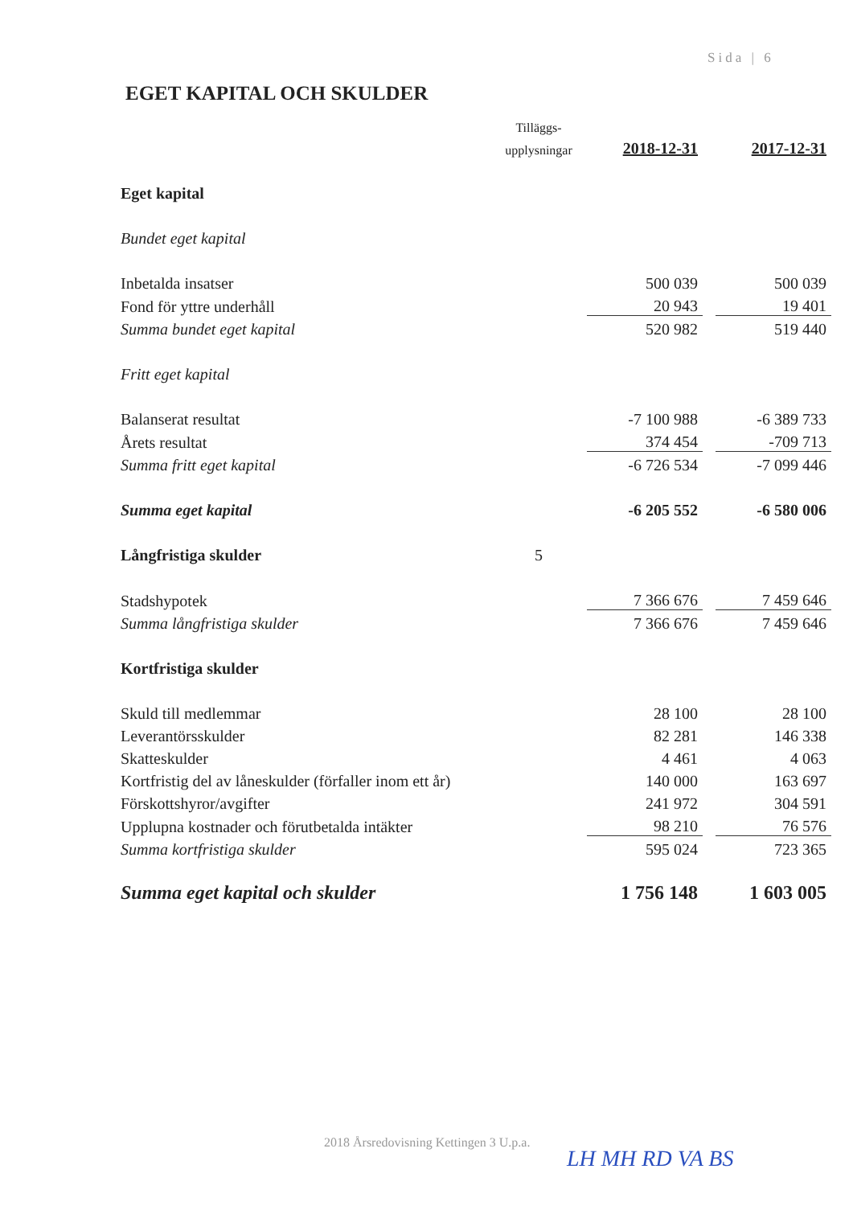Sida | 6
EGET KAPITAL OCH SKULDER
| | Tilläggs- | | | |
| | upplysningar | 2018-12-31 | | 2017-12-31 |
| Eget kapital | | | | |
| Bundet eget kapital | | | | |
| Inbetalda insatser | | 500 039 | | 500 039 |
| Fond för yttre underhåll | | 20 943 | | 19 401 |
| Summa bundet eget kapital | | 520 982 | | 519 440 |
| Fritt eget kapital | | | | |
| Balanserat resultat | | -7 100 988 | | -6 389 733 |
| Årets resultat | | 374 454 | | -709 713 |
| Summa fritt eget kapital | | -6 726 534 | | -7 099 446 |
| Summa eget kapital | | -6 205 552 | | -6 580 006 |
| Långfristiga skulder | 5 | | | |
| Stadshypotek | | 7 366 676 | | 7 459 646 |
| Summa långfristiga skulder | | 7 366 676 | | 7 459 646 |
| Kortfristiga skulder | | | | |
| Skuld till medlemmar | | 28 100 | | 28 100 |
| Leverantörsskulder | | 82 281 | | 146 338 |
| Skatteskulder | | 4 461 | | 4 063 |
| Kortfristig del av låneskulder (förfaller inom ett år) | | 140 000 | | 163 697 |
| Förskottshyror/avgifter | | 241 972 | | 304 591 |
| Upplupna kostnader och förutbetalda intäkter | | 98 210 | | 76 576 |
| Summa kortfristiga skulder | | 595 024 | | 723 365 |
| Summa eget kapital och skulder | | 1 756 148 | | 1 603 005 |
2018 Årsredovisning Kettingen 3 U.p.a.
LH MH RD VA BS